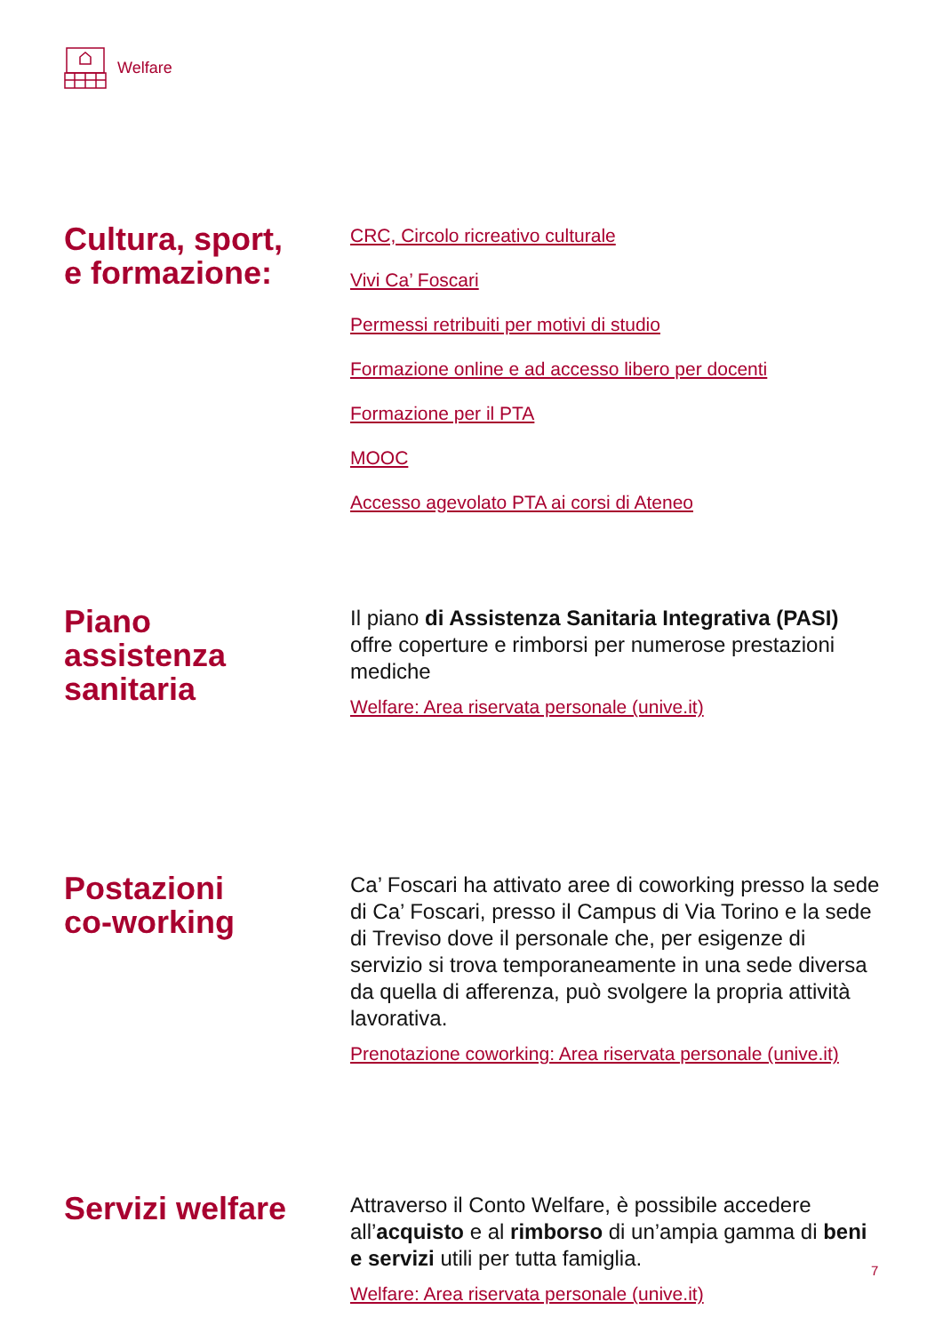Welfare
Cultura, sport,
e formazione:
CRC, Circolo ricreativo culturale
Vivi Ca’ Foscari
Permessi retribuiti per motivi di studio
Formazione online e ad accesso libero per docenti
Formazione per il PTA
MOOC
Accesso agevolato PTA ai corsi di Ateneo
Piano
assistenza
sanitaria
Il piano di Assistenza Sanitaria Integrativa (PASI) offre coperture e rimborsi per numerose prestazioni mediche
Welfare: Area riservata personale (unive.it)
Postazioni
co-working
Ca’ Foscari ha attivato aree di coworking presso la sede di Ca’ Foscari, presso il Campus di Via Torino e la sede di Treviso dove il personale che, per esigenze di servizio si trova temporaneamente in una sede diversa da quella di afferenza, può svolgere la propria attività lavorativa.
Prenotazione coworking: Area riservata personale (unive.it)
Servizi welfare
Attraverso il Conto Welfare, è possibile accedere all’acquisto e al rimborso di un’ampia gamma di beni e servizi utili per tutta famiglia.
Welfare: Area riservata personale (unive.it)
7